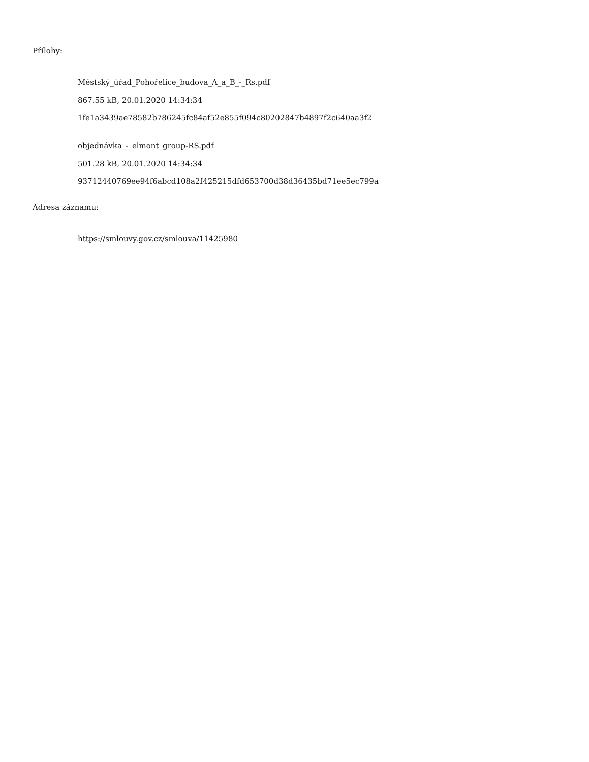Přílohy:
Městský_úřad_Pohořelice_budova_A_a_B_-_Rs.pdf
867.55 kB, 20.01.2020 14:34:34
1fe1a3439ae78582b786245fc84af52e855f094c80202847b4897f2c640aa3f2
objednávka_-_elmont_group-RS.pdf
501.28 kB, 20.01.2020 14:34:34
93712440769ee94f6abcd108a2f425215dfd653700d38d36435bd71ee5ec799a
Adresa záznamu:
https://smlouvy.gov.cz/smlouva/11425980